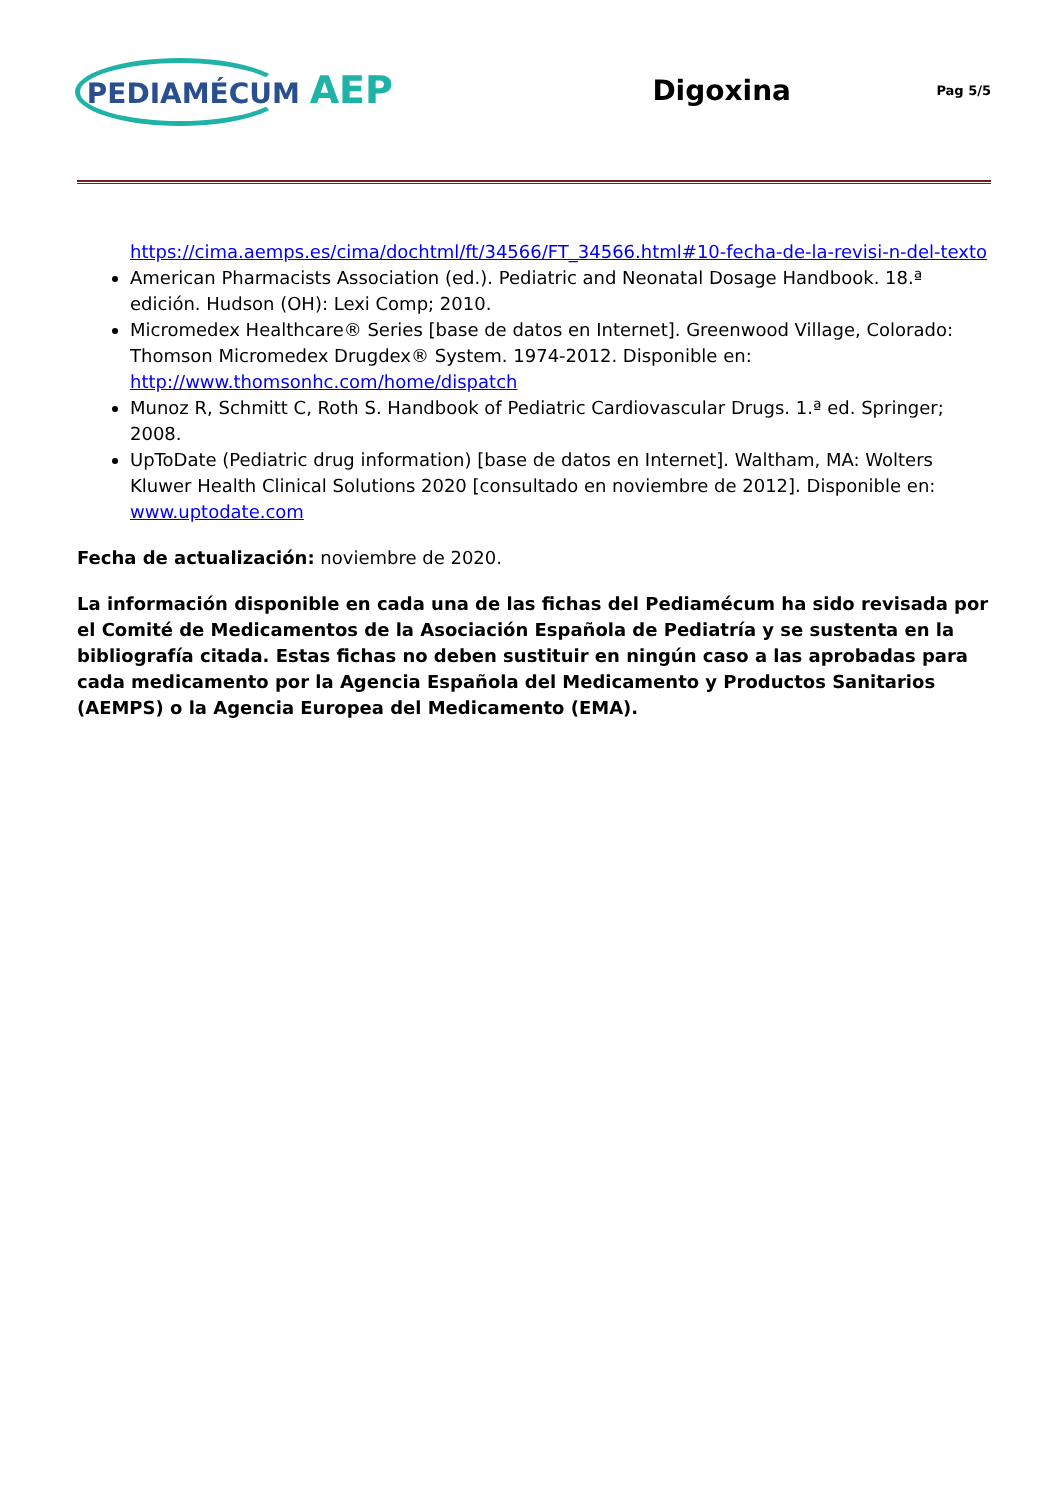PEDIAMÉCUM AEP
Digoxina
Pag 5/5
https://cima.aemps.es/cima/dochtml/ft/34566/FT_34566.html#10-fecha-de-la-revisi-n-del-texto
American Pharmacists Association (ed.). Pediatric and Neonatal Dosage Handbook. 18.ª edición. Hudson (OH): Lexi Comp; 2010.
Micromedex Healthcare® Series [base de datos en Internet]. Greenwood Village, Colorado: Thomson Micromedex Drugdex® System. 1974-2012. Disponible en: http://www.thomsonhc.com/home/dispatch
Munoz R, Schmitt C, Roth S. Handbook of Pediatric Cardiovascular Drugs. 1.ª ed. Springer; 2008.
UpToDate (Pediatric drug information) [base de datos en Internet]. Waltham, MA: Wolters Kluwer Health Clinical Solutions 2020 [consultado en noviembre de 2012]. Disponible en: www.uptodate.com
Fecha de actualización: noviembre de 2020.
La información disponible en cada una de las fichas del Pediamécum ha sido revisada por el Comité de Medicamentos de la Asociación Española de Pediatría y se sustenta en la bibliografía citada. Estas fichas no deben sustituir en ningún caso a las aprobadas para cada medicamento por la Agencia Española del Medicamento y Productos Sanitarios (AEMPS) o la Agencia Europea del Medicamento (EMA).